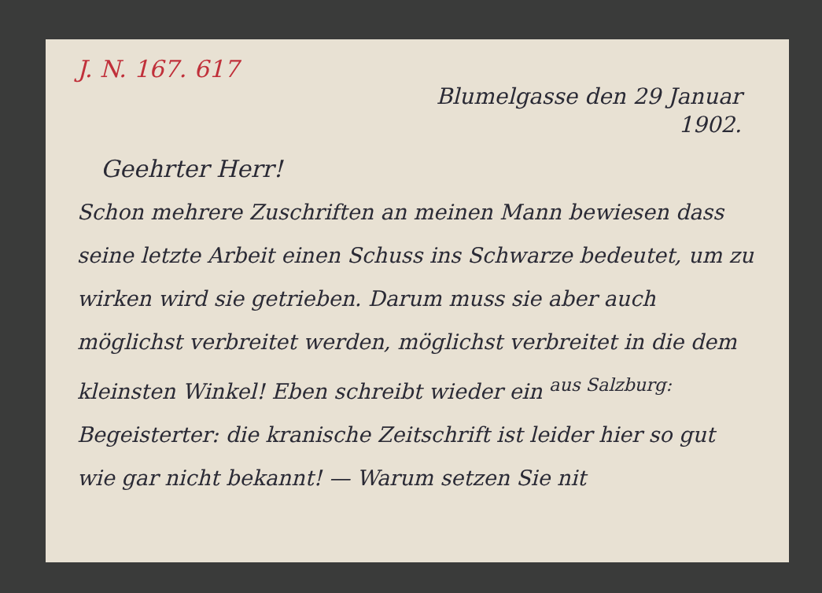J. N. 167. 617
Blumelgasse den 29 Januar
1902.
Geehrter Herr!
Schon mehrere Zuschriften an meinen Mann bewiesen dass seine letzte Arbeit einen Schuss ins Schwarze bedeutet, um zu wirken wird sie getrieben. Darum muss sie aber auch möglichst verbreitet werden, möglichst verbreitet in die dem kleinsten Winkel! Eben schreibt wieder ein <sup>aus Salzburg:</sup> Begeisterter: die kranische Zeitschrift ist leider hier so gut wie gar nicht bekannt! — Warum setzen Sie nit